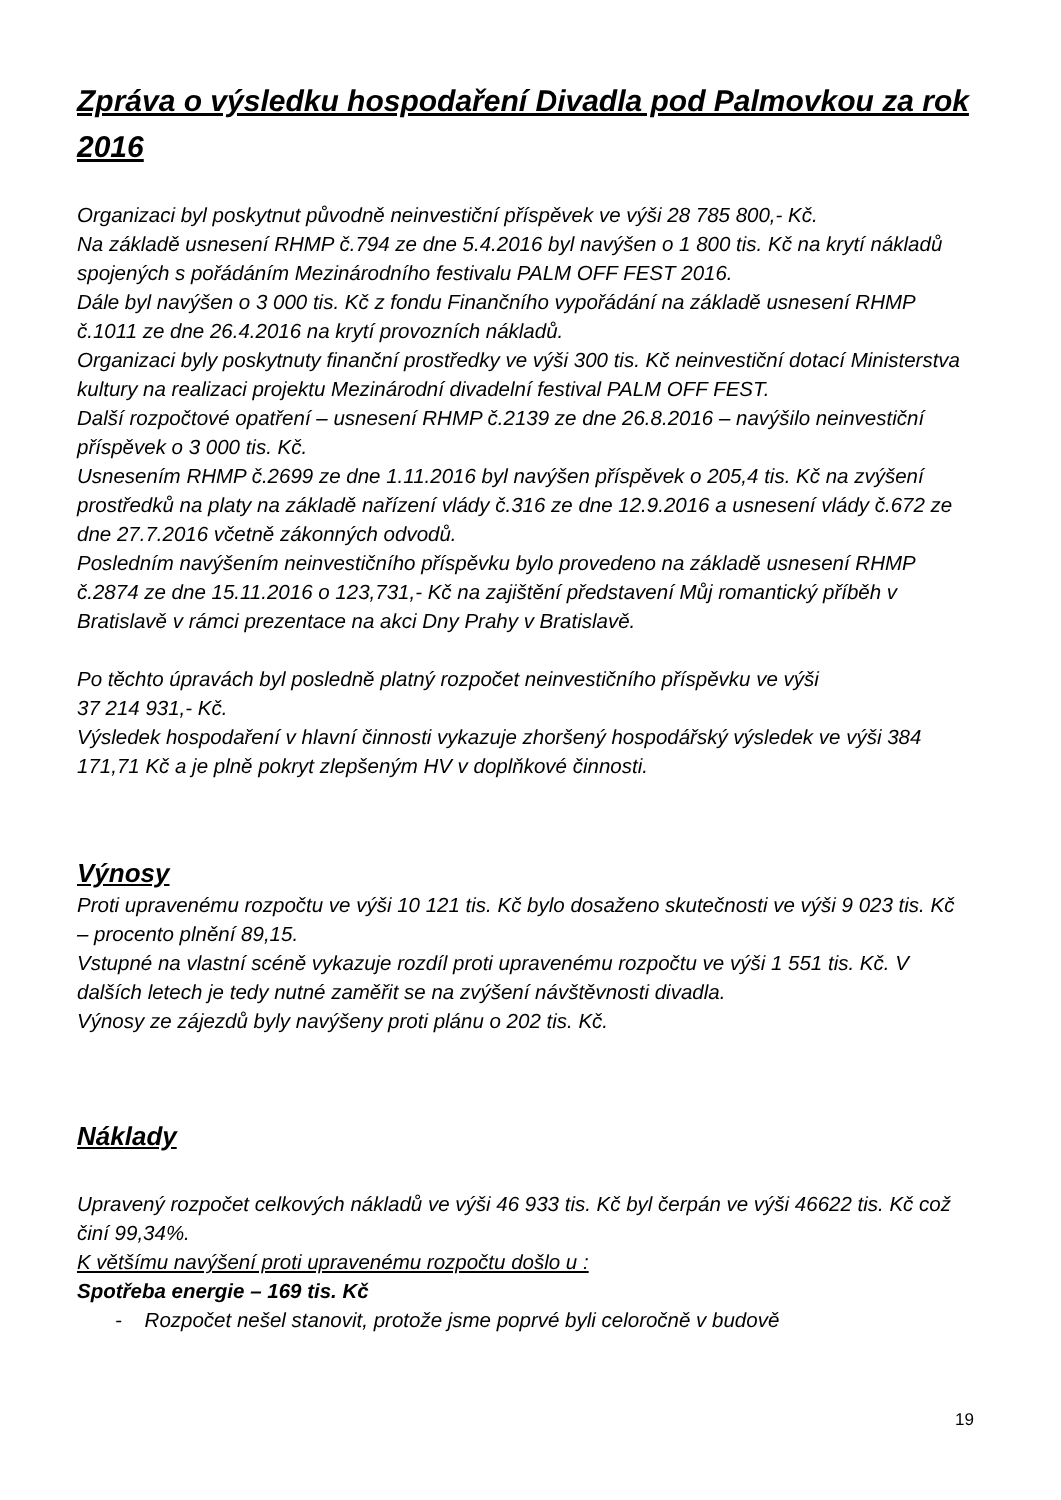Zpráva o výsledku hospodaření Divadla pod Palmovkou za rok 2016
Organizaci byl poskytnut původně neinvestiční příspěvek ve výši 28 785 800,- Kč.
Na základě usnesení RHMP č.794 ze dne 5.4.2016 byl navýšen o 1 800 tis. Kč na krytí nákladů spojených s pořádáním Mezinárodního festivalu PALM OFF FEST 2016.
Dále byl navýšen o 3 000 tis. Kč z fondu Finančního vypořádání na základě usnesení RHMP č.1011 ze dne 26.4.2016 na krytí provozních nákladů.
Organizaci byly poskytnuty finanční prostředky ve výši 300 tis. Kč neinvestiční dotací Ministerstva kultury na realizaci projektu Mezinárodní divadelní festival PALM OFF FEST.
Další rozpočtové opatření – usnesení RHMP č.2139 ze dne 26.8.2016 – navýšilo neinvestiční příspěvek o 3 000 tis. Kč.
Usnesením RHMP č.2699 ze dne 1.11.2016 byl navýšen příspěvek o 205,4 tis. Kč na zvýšení prostředků na platy na základě nařízení vlády č.316 ze dne 12.9.2016 a usnesení vlády č.672 ze dne 27.7.2016 včetně zákonných odvodů.
Posledním navýšením neinvestičního příspěvku bylo provedeno na základě usnesení RHMP č.2874 ze dne 15.11.2016 o 123,731,- Kč na zajištění představení Můj romantický příběh v Bratislavě v rámci prezentace na akci Dny Prahy v Bratislavě.
Po těchto úpravách byl posledně platný rozpočet neinvestičního příspěvku ve výši
37 214 931,- Kč.
Výsledek hospodaření v hlavní činnosti vykazuje zhoršený hospodářský výsledek ve výši 384 171,71 Kč a je plně pokryt zlepšeným HV v doplňkové činnosti.
Výnosy
Proti upravenému rozpočtu ve výši 10 121 tis. Kč bylo dosaženo skutečnosti ve výši 9 023 tis. Kč – procento plnění 89,15.
Vstupné na vlastní scéně vykazuje rozdíl proti upravenému rozpočtu ve výši 1 551 tis. Kč. V dalších letech je tedy nutné zaměřit se na zvýšení návštěvnosti divadla.
Výnosy ze zájezdů byly navýšeny proti plánu o 202 tis. Kč.
Náklady
Upravený rozpočet celkových nákladů ve výši 46 933 tis. Kč byl čerpán ve výši 46622 tis. Kč což činí 99,34%.
K většímu navýšení proti upravenému rozpočtu došlo u :
Spotřeba energie – 169 tis. Kč
- Rozpočet nešel stanovit, protože jsme poprvé byli celoročně v budově
19